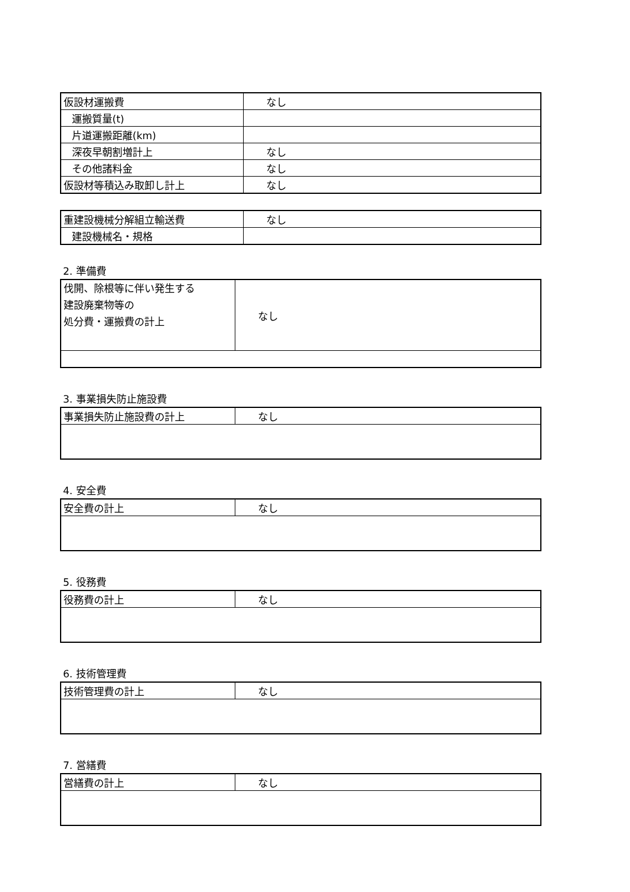| 仮設材運搬費 | なし |
| 運搬質量(t) | |
| 片道運搬距離(km) | |
| 深夜早朝割増計上 | なし |
| その他諸料金 | なし |
| 仮設材等積込み取卸し計上 | なし |
| 重建設機械分解組立輸送費 | なし |
| 建設機械名・規格 | |
2. 準備費
| 伐開、除根等に伴い発生する 建設廃棄物等の 処分費・運搬費の計上 | なし |
3. 事業損失防止施設費
| 事業損失防止施設費の計上 | なし |
4. 安全費
| 安全費の計上 | なし |
5. 役務費
| 役務費の計上 | なし |
6. 技術管理費
| 技術管理費の計上 | なし |
7. 営繕費
| 営繕費の計上 | なし |